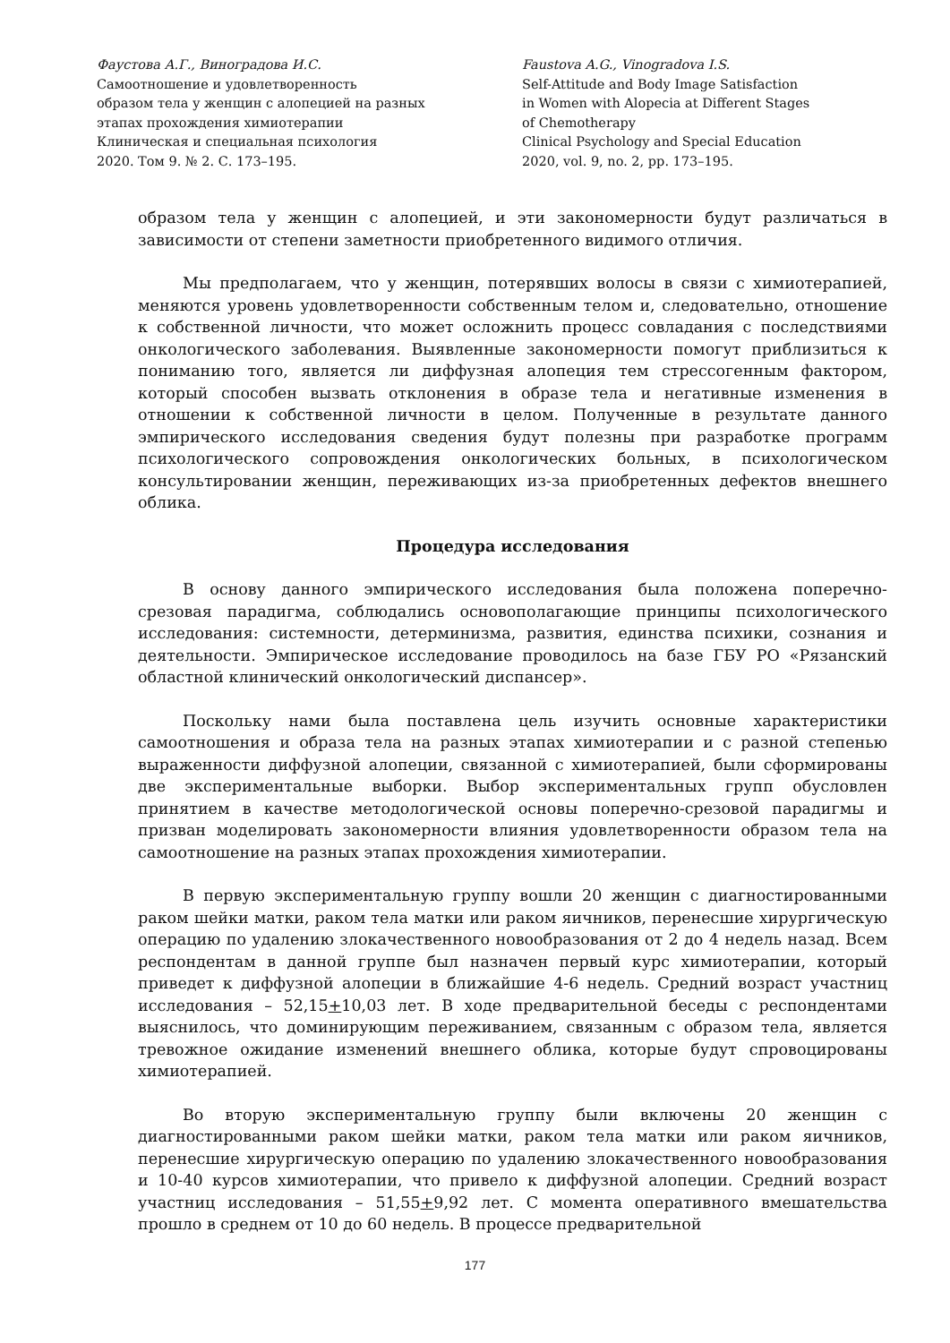Фаустова А.Г., Виноградова И.С.
Самоотношение и удовлетворенность
образом тела у женщин с алопецией на разных
этапах прохождения химиотерапии
Клиническая и специальная психология
2020. Том 9. № 2. С. 173–195.
Faustova A.G., Vinogradova I.S.
Self-Attitude and Body Image Satisfaction
in Women with Alopecia at Different Stages
of Chemotherapy
Clinical Psychology and Special Education
2020, vol. 9, no. 2, pp. 173–195.
образом тела у женщин с алопецией, и эти закономерности будут различаться в зависимости от степени заметности приобретенного видимого отличия.
Мы предполагаем, что у женщин, потерявших волосы в связи с химиотерапией, меняются уровень удовлетворенности собственным телом и, следовательно, отношение к собственной личности, что может осложнить процесс совладания с последствиями онкологического заболевания. Выявленные закономерности помогут приблизиться к пониманию того, является ли диффузная алопеция тем стрессогенным фактором, который способен вызвать отклонения в образе тела и негативные изменения в отношении к собственной личности в целом. Полученные в результате данного эмпирического исследования сведения будут полезны при разработке программ психологического сопровождения онкологических больных, в психологическом консультировании женщин, переживающих из-за приобретенных дефектов внешнего облика.
Процедура исследования
В основу данного эмпирического исследования была положена поперечно-срезовая парадигма, соблюдались основополагающие принципы психологического исследования: системности, детерминизма, развития, единства психики, сознания и деятельности. Эмпирическое исследование проводилось на базе ГБУ РО «Рязанский областной клинический онкологический диспансер».
Поскольку нами была поставлена цель изучить основные характеристики самоотношения и образа тела на разных этапах химиотерапии и с разной степенью выраженности диффузной алопеции, связанной с химиотерапией, были сформированы две экспериментальные выборки. Выбор экспериментальных групп обусловлен принятием в качестве методологической основы поперечно-срезовой парадигмы и призван моделировать закономерности влияния удовлетворенности образом тела на самоотношение на разных этапах прохождения химиотерапии.
В первую экспериментальную группу вошли 20 женщин с диагностированными раком шейки матки, раком тела матки или раком яичников, перенесшие хирургическую операцию по удалению злокачественного новообразования от 2 до 4 недель назад. Всем респондентам в данной группе был назначен первый курс химиотерапии, который приведет к диффузной алопеции в ближайшие 4-6 недель. Средний возраст участниц исследования – 52,15+10,03 лет. В ходе предварительной беседы с респондентами выяснилось, что доминирующим переживанием, связанным с образом тела, является тревожное ожидание изменений внешнего облика, которые будут спровоцированы химиотерапией.
Во вторую экспериментальную группу были включены 20 женщин с диагностированными раком шейки матки, раком тела матки или раком яичников, перенесшие хирургическую операцию по удалению злокачественного новообразования и 10-40 курсов химиотерапии, что привело к диффузной алопеции. Средний возраст участниц исследования – 51,55+9,92 лет. С момента оперативного вмешательства прошло в среднем от 10 до 60 недель. В процессе предварительной
177